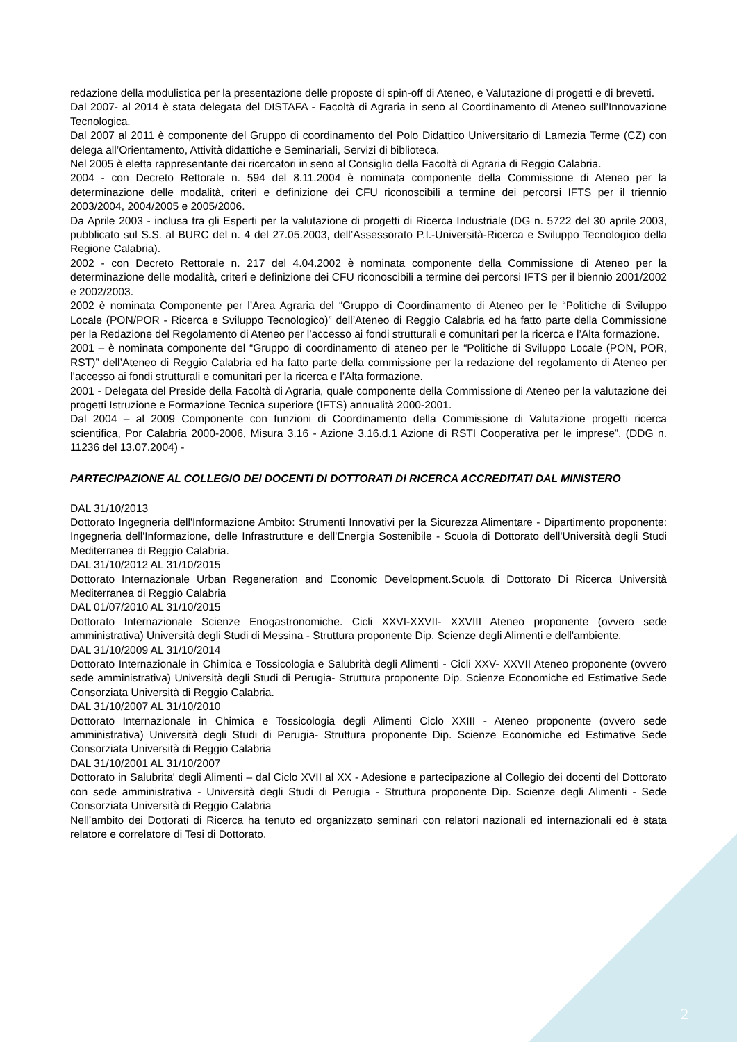redazione della modulistica per la presentazione delle proposte di spin-off di Ateneo, e Valutazione di progetti e di brevetti.
Dal 2007- al 2014 è stata delegata del DISTAFA - Facoltà di Agraria in seno al Coordinamento di Ateneo sull’Innovazione Tecnologica.
Dal 2007 al 2011 è componente del Gruppo di coordinamento del Polo Didattico Universitario di Lamezia Terme (CZ) con delega all’Orientamento, Attività didattiche e Seminariali, Servizi di biblioteca.
Nel 2005 è eletta rappresentante dei ricercatori in seno al Consiglio della Facoltà di Agraria di Reggio Calabria.
2004 - con Decreto Rettorale n. 594 del 8.11.2004 è nominata componente della Commissione di Ateneo per la determinazione delle modalità, criteri e definizione dei CFU riconoscibili a termine dei percorsi IFTS per il triennio 2003/2004, 2004/2005 e 2005/2006.
Da Aprile 2003 - inclusa tra gli Esperti per la valutazione di progetti di Ricerca Industriale (DG n. 5722 del 30 aprile 2003, pubblicato sul S.S. al BURC del n. 4 del 27.05.2003, dell’Assessorato P.I.-Università-Ricerca e Sviluppo Tecnologico della Regione Calabria).
2002 - con Decreto Rettorale n. 217 del 4.04.2002 è nominata componente della Commissione di Ateneo per la determinazione delle modalità, criteri e definizione dei CFU riconoscibili a termine dei percorsi IFTS per il biennio 2001/2002 e 2002/2003.
2002 è nominata Componente per l’Area Agraria del “Gruppo di Coordinamento di Ateneo per le “Politiche di Sviluppo Locale (PON/POR - Ricerca e Sviluppo Tecnologico)” dell’Ateneo di Reggio Calabria ed ha fatto parte della Commissione per la Redazione del Regolamento di Ateneo per l’accesso ai fondi strutturali e comunitari per la ricerca e l’Alta formazione.
2001 – è nominata componente del “Gruppo di coordinamento di ateneo per le “Politiche di Sviluppo Locale (PON, POR, RST)” dell’Ateneo di Reggio Calabria ed ha fatto parte della commissione per la redazione del regolamento di Ateneo per l’accesso ai fondi strutturali e comunitari per la ricerca e l’Alta formazione.
2001 - Delegata del Preside della Facoltà di Agraria, quale componente della Commissione di Ateneo per la valutazione dei progetti Istruzione e Formazione Tecnica superiore (IFTS) annualità 2000-2001.
Dal 2004 – al 2009 Componente con funzioni di Coordinamento della Commissione di Valutazione progetti ricerca scientifica, Por Calabria 2000-2006, Misura 3.16 - Azione 3.16.d.1 Azione di RSTI Cooperativa per le imprese”. (DDG n. 11236 del 13.07.2004) -
PARTECIPAZIONE AL COLLEGIO DEI DOCENTI DI DOTTORATI DI RICERCA ACCREDITATI DAL MINISTERO
DAL 31/10/2013
Dottorato Ingegneria dell'Informazione Ambito: Strumenti Innovativi per la Sicurezza Alimentare - Dipartimento proponente: Ingegneria dell'Informazione, delle Infrastrutture e dell'Energia Sostenibile - Scuola di Dottorato dell'Università degli Studi Mediterranea di Reggio Calabria.
DAL 31/10/2012 AL 31/10/2015
Dottorato Internazionale Urban Regeneration and Economic Development.Scuola di Dottorato Di Ricerca Università Mediterranea di Reggio Calabria
DAL 01/07/2010 AL 31/10/2015
Dottorato Internazionale Scienze Enogastronomiche. Cicli XXVI-XXVII- XXVIII Ateneo proponente (ovvero sede amministrativa) Università degli Studi di Messina - Struttura proponente Dip. Scienze degli Alimenti e dell'ambiente.
DAL 31/10/2009 AL 31/10/2014
Dottorato Internazionale in Chimica e Tossicologia e Salubrità degli Alimenti - Cicli XXV- XXVII Ateneo proponente (ovvero sede amministrativa) Università degli Studi di Perugia- Struttura proponente Dip. Scienze Economiche ed Estimative Sede Consorziata Università di Reggio Calabria.
DAL 31/10/2007 AL 31/10/2010
Dottorato Internazionale in Chimica e Tossicologia degli Alimenti Ciclo XXIII - Ateneo proponente (ovvero sede amministrativa) Università degli Studi di Perugia- Struttura proponente Dip. Scienze Economiche ed Estimative Sede Consorziata Università di Reggio Calabria
DAL 31/10/2001 AL 31/10/2007
Dottorato in Salubrita' degli Alimenti – dal Ciclo XVII al XX - Adesione e partecipazione al Collegio dei docenti del Dottorato con sede amministrativa - Università degli Studi di Perugia - Struttura proponente Dip. Scienze degli Alimenti - Sede Consorziata Università di Reggio Calabria
Nell’ambito dei Dottorati di Ricerca ha tenuto ed organizzato seminari con relatori nazionali ed internazionali ed è stata relatore e correlatore di Tesi di Dottorato.
2